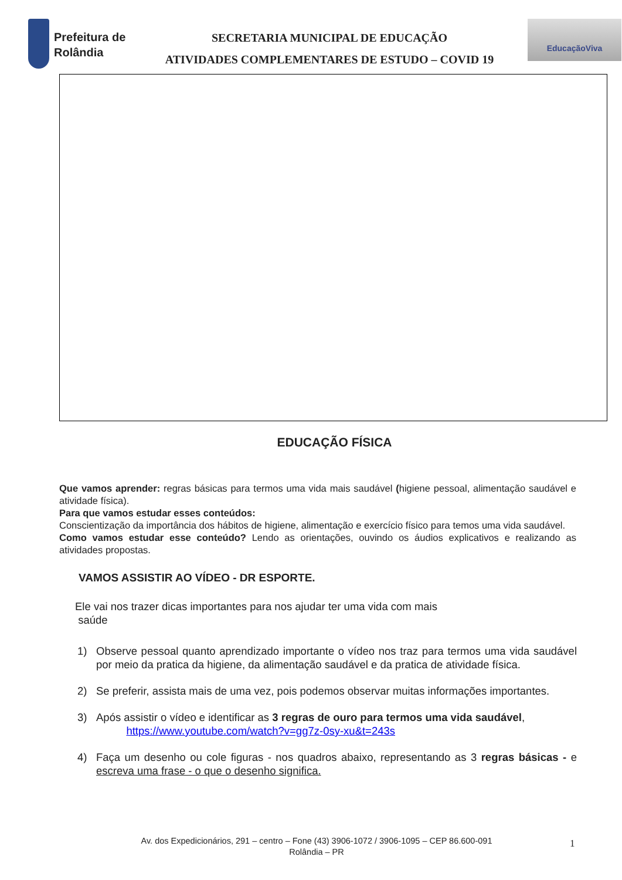Prefeitura de Rolândia
SECRETARIA MUNICIPAL DE EDUCAÇÃO
ATIVIDADES COMPLEMENTARES DE ESTUDO – COVID 19
EducaçãoViva
EDUCAÇÃO FÍSICA
Que vamos aprender: regras básicas para termos uma vida mais saudável (higiene pessoal, alimentação saudável e atividade física).
Para que vamos estudar esses conteúdos:
Conscientização da importância dos hábitos de higiene, alimentação e exercício físico para temos uma vida saudável.
Como vamos estudar esse conteúdo? Lendo as orientações, ouvindo os áudios explicativos e realizando as atividades propostas.
VAMOS ASSISTIR AO VÍDEO - DR ESPORTE.
Ele vai nos trazer dicas importantes para nos ajudar ter uma vida com mais
saúde
1) Observe pessoal quanto aprendizado importante o vídeo nos traz para termos uma vida saudável por meio da pratica da higiene, da alimentação saudável e da pratica de atividade física.
2) Se preferir, assista mais de uma vez, pois podemos observar muitas informações importantes.
3) Após assistir o vídeo e identificar as 3 regras de ouro para termos uma vida saudável,
https://www.youtube.com/watch?v=gg7z-0sy-xu&t=243s
4) Faça um desenho ou cole figuras - nos quadros abaixo, representando as 3 regras básicas - e escreva uma frase - o que o desenho significa.
Av. dos Expedicionários, 291 – centro – Fone (43) 3906-1072 / 3906-1095 – CEP 86.600-091
Rolândia – PR
1